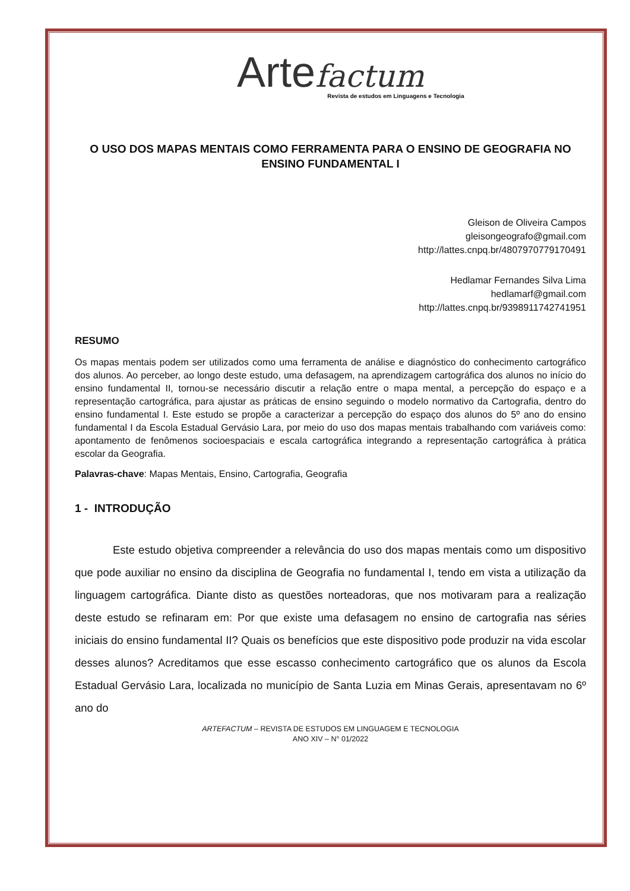Arte factum
Revista de estudos em Linguagens e Tecnologia
O USO DOS MAPAS MENTAIS COMO FERRAMENTA PARA O ENSINO DE GEOGRAFIA NO ENSINO FUNDAMENTAL I
Gleison de Oliveira Campos
gleisongeografo@gmail.com
http://lattes.cnpq.br/4807970779170491
Hedlamar Fernandes Silva Lima
hedlamarf@gmail.com
http://lattes.cnpq.br/9398911742741951
RESUMO
Os mapas mentais podem ser utilizados como uma ferramenta de análise e diagnóstico do conhecimento cartográfico dos alunos. Ao perceber, ao longo deste estudo, uma defasagem, na aprendizagem cartográfica dos alunos no início do ensino fundamental II, tornou-se necessário discutir a relação entre o mapa mental, a percepção do espaço e a representação cartográfica, para ajustar as práticas de ensino seguindo o modelo normativo da Cartografia, dentro do ensino fundamental I. Este estudo se propõe a caracterizar a percepção do espaço dos alunos do 5º ano do ensino fundamental I da Escola Estadual Gervásio Lara, por meio do uso dos mapas mentais trabalhando com variáveis como: apontamento de fenômenos socioespaciais e escala cartográfica integrando a representação cartográfica à prática escolar da Geografia.
Palavras-chave: Mapas Mentais, Ensino, Cartografia, Geografia
1 - INTRODUÇÃO
Este estudo objetiva compreender a relevância do uso dos mapas mentais como um dispositivo que pode auxiliar no ensino da disciplina de Geografia no fundamental I, tendo em vista a utilização da linguagem cartográfica. Diante disto as questões norteadoras, que nos motivaram para a realização deste estudo se refinaram em: Por que existe uma defasagem no ensino de cartografia nas séries iniciais do ensino fundamental II? Quais os benefícios que este dispositivo pode produzir na vida escolar desses alunos? Acreditamos que esse escasso conhecimento cartográfico que os alunos da Escola Estadual Gervásio Lara, localizada no município de Santa Luzia em Minas Gerais, apresentavam no 6º ano do
ARTEFACTUM – REVISTA DE ESTUDOS EM LINGUAGEM E TECNOLOGIA
ANO XIV – N° 01/2022